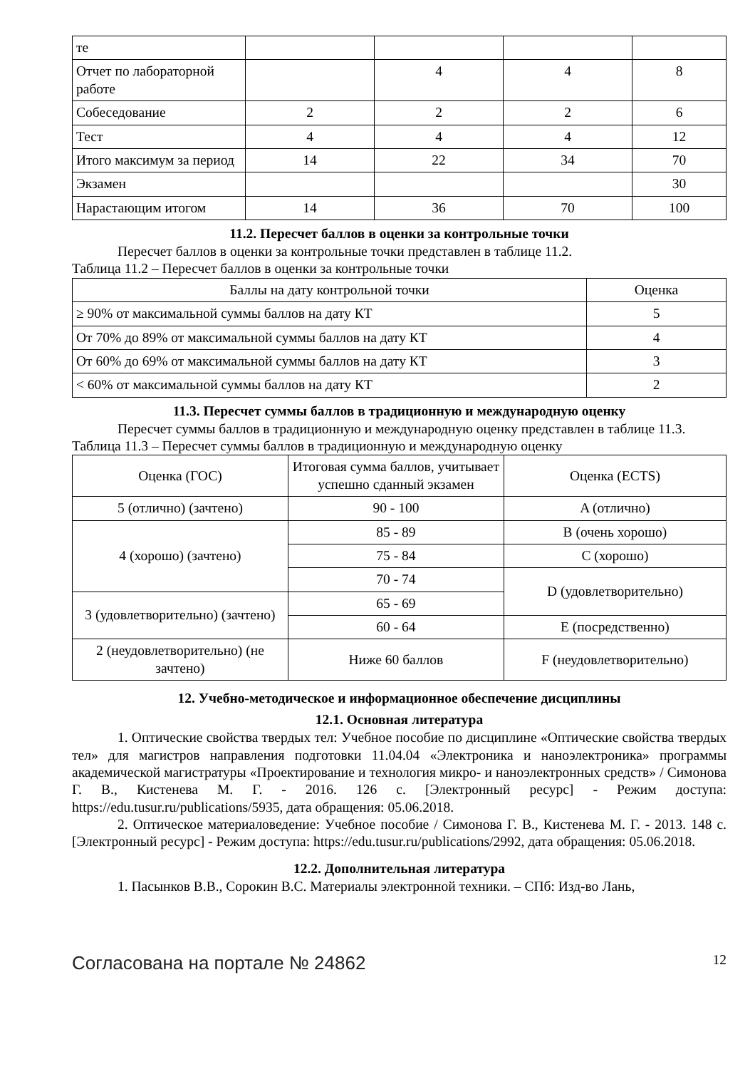| те | | | | |
| Отчет по лабораторной работе | | 4 | 4 | 8 |
| Собеседование | 2 | 2 | 2 | 6 |
| Тест | 4 | 4 | 4 | 12 |
| Итого максимум за период | 14 | 22 | 34 | 70 |
| Экзамен | | | | 30 |
| Нарастающим итогом | 14 | 36 | 70 | 100 |
11.2. Пересчет баллов в оценки за контрольные точки
Пересчет баллов в оценки за контрольные точки представлен в таблице 11.2.
Таблица 11.2 – Пересчет баллов в оценки за контрольные точки
| Баллы на дату контрольной точки | Оценка |
| --- | --- |
| ≥ 90% от максимальной суммы баллов на дату КТ | 5 |
| От 70% до 89% от максимальной суммы баллов на дату КТ | 4 |
| От 60% до 69% от максимальной суммы баллов на дату КТ | 3 |
| < 60% от максимальной суммы баллов на дату КТ | 2 |
11.3. Пересчет суммы баллов в традиционную и международную оценку
Пересчет суммы баллов в традиционную и международную оценку представлен в таблице 11.3.
Таблица 11.3 – Пересчет суммы баллов в традиционную и международную оценку
| Оценка (ГОС) | Итоговая сумма баллов, учитывает успешно сданный экзамен | Оценка (ECTS) |
| 5 (отлично) (зачтено) | 90 - 100 | A (отлично) |
| 4 (хорошо) (зачтено) | 85 - 89 | B (очень хорошо) |
| | 75 - 84 | C (хорошо) |
| | 70 - 74 | D (удовлетворительно) |
| 3 (удовлетворительно) (зачтено) | 65 - 69 | |
| | 60 - 64 | E (посредственно) |
| 2 (неудовлетворительно) (не зачтено) | Ниже 60 баллов | F (неудовлетворительно) |
12. Учебно-методическое и информационное обеспечение дисциплины
12.1. Основная литература
1. Оптические свойства твердых тел: Учебное пособие по дисциплине «Оптические свойства твердых тел» для магистров направления подготовки 11.04.04 «Электроника и наноэлектроника» программы академической магистратуры «Проектирование и технология микро- и наноэлектронных средств» / Симонова Г. В., Кистенева М. Г. - 2016. 126 с. [Электронный ресурс] - Режим доступа: https://edu.tusur.ru/publications/5935, дата обращения: 05.06.2018.
2. Оптическое материаловедение: Учебное пособие / Симонова Г. В., Кистенева М. Г. - 2013. 148 с. [Электронный ресурс] - Режим доступа: https://edu.tusur.ru/publications/2992, дата обращения: 05.06.2018.
12.2. Дополнительная литература
1. Пасынков В.В., Сорокин В.С. Материалы электронной техники. – СПб: Изд-во Лань,
Согласована на портале № 24862 12